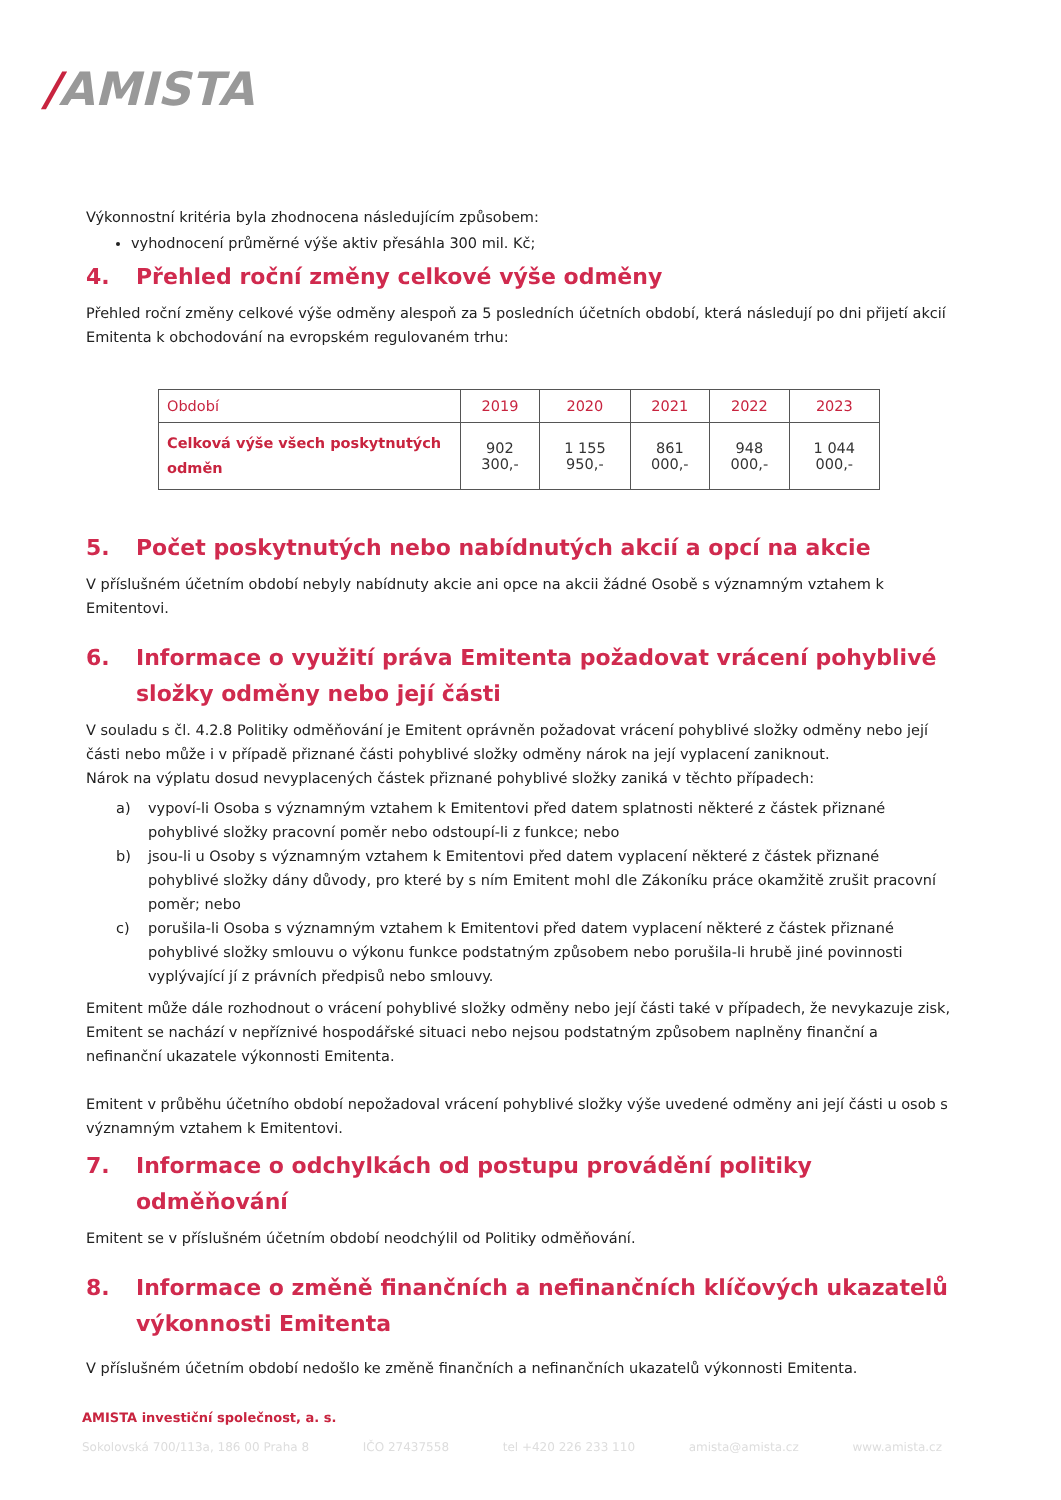/AMISTA
Výkonnostní kritéria byla zhodnocena následujícím způsobem:
vyhodnocení průměrné výše aktiv přesáhla 300 mil. Kč;
4. Přehled roční změny celkové výše odměny
Přehled roční změny celkové výše odměny alespoň za 5 posledních účetních období, která následují po dni přijetí akcií Emitenta k obchodování na evropském regulovaném trhu:
| Období | 2019 | 2020 | 2021 | 2022 | 2023 |
| --- | --- | --- | --- | --- | --- |
| Celková výše všech poskytnutých odměn | 902 300,- | 1 155 950,- | 861 000,- | 948 000,- | 1 044 000,- |
5. Počet poskytnutých nebo nabídnutých akcií a opcí na akcie
V příslušném účetním období nebyly nabídnuty akcie ani opce na akcii žádné Osobě s významným vztahem k Emitentovi.
6. Informace o využití práva Emitenta požadovat vrácení pohyblivé složky odměny nebo její části
V souladu s čl. 4.2.8 Politiky odměňování je Emitent oprávněn požadovat vrácení pohyblivé složky odměny nebo její části nebo může i v případě přiznané části pohyblivé složky odměny nárok na její vyplacení zaniknout.
Nárok na výplatu dosud nevyplacených částek přiznané pohyblivé složky zaniká v těchto případech:
a) vypoví-li Osoba s významným vztahem k Emitentovi před datem splatnosti některé z částek přiznané pohyblivé složky pracovní poměr nebo odstoupí-li z funkce; nebo
b) jsou-li u Osoby s významným vztahem k Emitentovi před datem vyplacení některé z částek přiznané pohyblivé složky dány důvody, pro které by s ním Emitent mohl dle Zákoníku práce okamžitě zrušit pracovní poměr; nebo
c) porušila-li Osoba s významným vztahem k Emitentovi před datem vyplacení některé z částek přiznané pohyblivé složky smlouvu o výkonu funkce podstatným způsobem nebo porušila-li hrubě jiné povinnosti vyplývající jí z právních předpisů nebo smlouvy.
Emitent může dále rozhodnout o vrácení pohyblivé složky odměny nebo její části také v případech, že nevykazuje zisk, Emitent se nachází v nepříznivé hospodářské situaci nebo nejsou podstatným způsobem naplněny finanční a nefinanční ukazatele výkonnosti Emitenta.
Emitent v průběhu účetního období nepožadoval vrácení pohyblivé složky výše uvedené odměny ani její části u osob s významným vztahem k Emitentovi.
7. Informace o odchylkách od postupu provádění politiky odměňování
Emitent se v příslušném účetním období neodchýlil od Politiky odměňování.
8. Informace o změně finančních a nefinančních klíčových ukazatelů výkonnosti Emitenta
V příslušném účetním období nedošlo ke změně finančních a nefinančních ukazatelů výkonnosti Emitenta.
AMISTA investiční společnost, a. s.
Sokolovská 700/113a, 186 00 Praha 8 IČO 27437558 tel +420 226 233 110 amista@amista.cz www.amista.cz